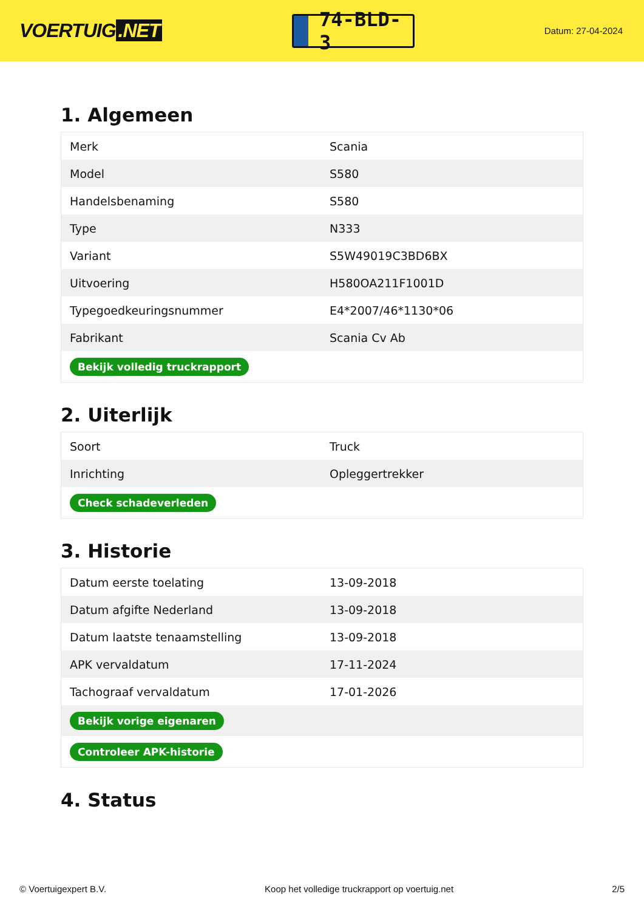VOERTUIG.NET
74-BLD-3
Datum: 27-04-2024
1. Algemeen
| Merk | Scania |
| Model | S580 |
| Handelsbenaming | S580 |
| Type | N333 |
| Variant | S5W49019C3BD6BX |
| Uitvoering | H580OA211F1001D |
| Typegoedkeuringsnummer | E4*2007/46*1130*06 |
| Fabrikant | Scania Cv Ab |
| Bekijk volledig truckrapport | |
2. Uiterlijk
| Soort | Truck |
| Inrichting | Opleggertrekker |
| Check schadeverleden | |
3. Historie
| Datum eerste toelating | 13-09-2018 |
| Datum afgifte Nederland | 13-09-2018 |
| Datum laatste tenaamstelling | 13-09-2018 |
| APK vervaldatum | 17-11-2024 |
| Tachograaf vervaldatum | 17-01-2026 |
| Bekijk vorige eigenaren | |
| Controleer APK-historie | |
4. Status
© Voertuigexpert B.V. Koop het volledige truckrapport op voertuig.net 2/5